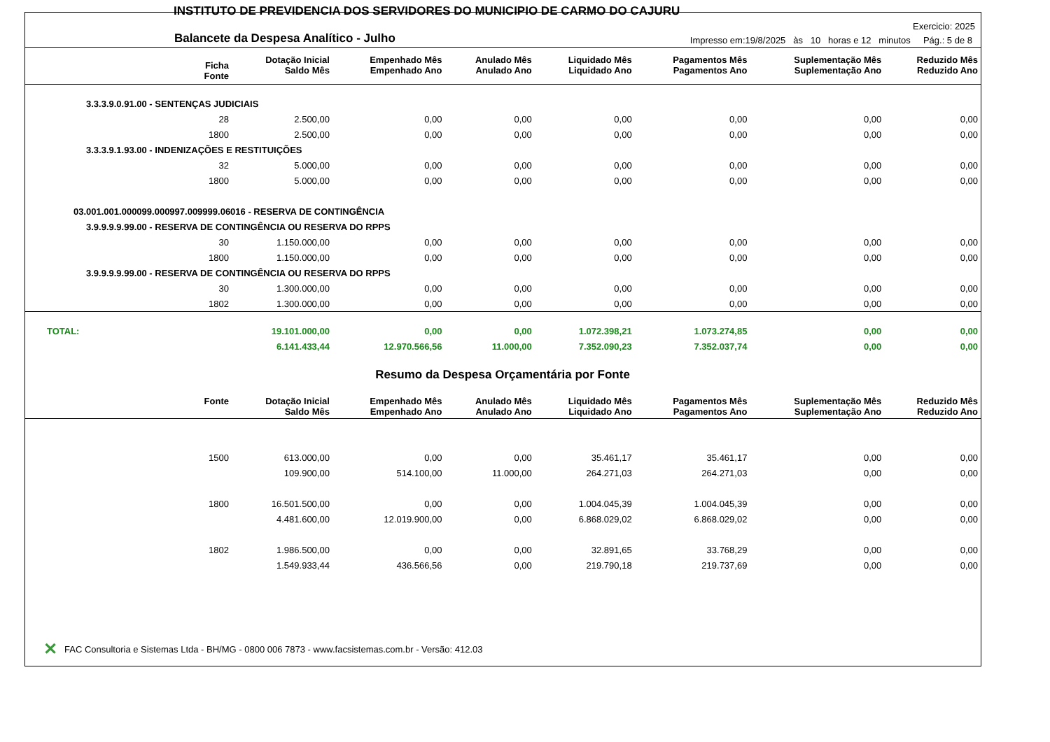INSTITUTO DE PREVIDENCIA DOS SERVIDORES DO MUNICIPIO DE CARMO DO CAJURU
Exercicio: 2025
Balancete da Despesa Analítico - Julho Impresso em:19/8/2025 às 10 horas e 12 minutos Pág.: 5 de 8
| | Ficha Fonte | Dotação Inicial Saldo Mês | Empenhado Mês Empenhado Ano | Anulado Mês Anulado Ano | Liquidado Mês Liquidado Ano | Pagamentos Mês Pagamentos Ano | Suplementação Mês Suplementação Ano | Reduzido Mês Reduzido Ano |
| | 3.3.3.9.0.91.00 - SENTENÇAS JUDICIAIS | | | | | | | |
| | 28 | 2.500,00 | 0,00 | 0,00 | 0,00 | 0,00 | 0,00 | 0,00 |
| | 1800 | 2.500,00 | 0,00 | 0,00 | 0,00 | 0,00 | 0,00 | 0,00 |
| | 3.3.3.9.1.93.00 - INDENIZAÇÕES E RESTITUIÇÕES | | | | | | | |
| | 32 | 5.000,00 | 0,00 | 0,00 | 0,00 | 0,00 | 0,00 | 0,00 |
| | 1800 | 5.000,00 | 0,00 | 0,00 | 0,00 | 0,00 | 0,00 | 0,00 |
| | 03.001.001.000099.000997.009999.06016 - RESERVA DE CONTINGÊNCIA | | | | | | | |
| | 3.9.9.9.9.99.00 - RESERVA DE CONTINGÊNCIA OU RESERVA DO RPPS | | | | | | | |
| | 30 | 1.150.000,00 | 0,00 | 0,00 | 0,00 | 0,00 | 0,00 | 0,00 |
| | 1800 | 1.150.000,00 | 0,00 | 0,00 | 0,00 | 0,00 | 0,00 | 0,00 |
| | 3.9.9.9.9.99.00 - RESERVA DE CONTINGÊNCIA OU RESERVA DO RPPS | | | | | | | |
| | 30 | 1.300.000,00 | 0,00 | 0,00 | 0,00 | 0,00 | 0,00 | 0,00 |
| | 1802 | 1.300.000,00 | 0,00 | 0,00 | 0,00 | 0,00 | 0,00 | 0,00 |
| TOTAL: | | 19.101.000,00 | 0,00 | 0,00 | 1.072.398,21 | 1.073.274,85 | 0,00 | 0,00 |
| | | 6.141.433,44 | 12.970.566,56 | 11.000,00 | 7.352.090,23 | 7.352.037,74 | 0,00 | 0,00 |
Resumo da Despesa Orçamentária por Fonte
| | Fonte | Dotação Inicial Saldo Mês | Empenhado Mês Empenhado Ano | Anulado Mês Anulado Ano | Liquidado Mês Liquidado Ano | Pagamentos Mês Pagamentos Ano | Suplementação Mês Suplementação Ano | Reduzido Mês Reduzido Ano |
| | 1500 | 613.000,00 | 0,00 | 0,00 | 35.461,17 | 35.461,17 | 0,00 | 0,00 |
| | | 109.900,00 | 514.100,00 | 11.000,00 | 264.271,03 | 264.271,03 | 0,00 | 0,00 |
| | 1800 | 16.501.500,00 | 0,00 | 0,00 | 1.004.045,39 | 1.004.045,39 | 0,00 | 0,00 |
| | | 4.481.600,00 | 12.019.900,00 | 0,00 | 6.868.029,02 | 6.868.029,02 | 0,00 | 0,00 |
| | 1802 | 1.986.500,00 | 0,00 | 0,00 | 32.891,65 | 33.768,29 | 0,00 | 0,00 |
| | | 1.549.933,44 | 436.566,56 | 0,00 | 219.790,18 | 219.737,69 | 0,00 | 0,00 |
✕ FAC Consultoria e Sistemas Ltda - BH/MG - 0800 006 7873 - www.facsistemas.com.br - Versão: 412.03